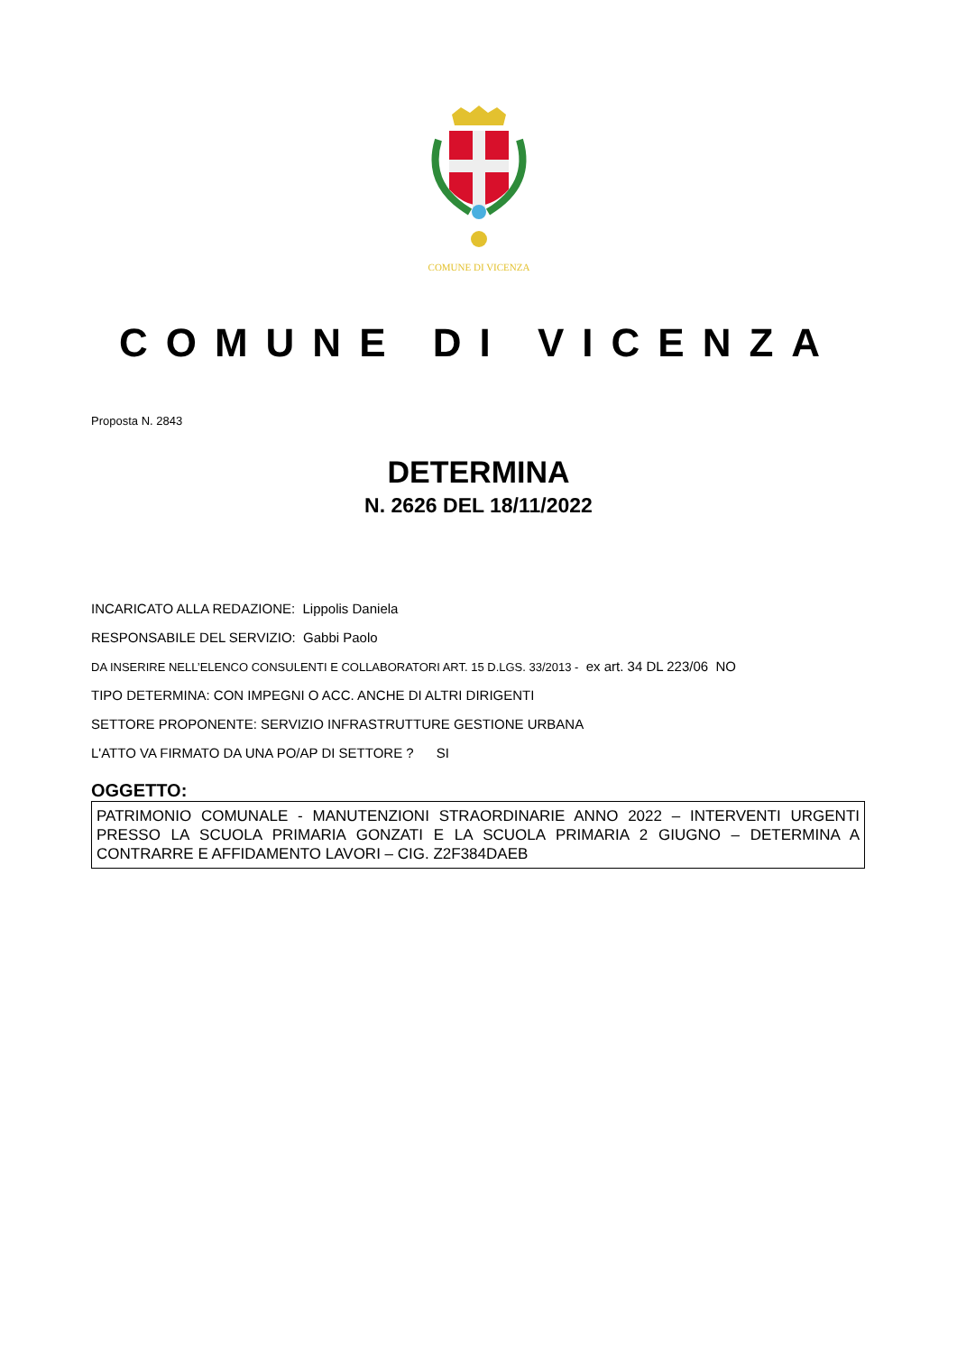COMUNE DI VICENZA
COMUNE DI VICENZA
Proposta N. 2843
DETERMINA
N. 2626 DEL 18/11/2022
INCARICATO ALLA REDAZIONE: Lippolis Daniela
RESPONSABILE DEL SERVIZIO: Gabbi Paolo
DA INSERIRE NELL’ELENCO CONSULENTI E COLLABORATORI ART. 15 D.LGS. 33/2013 - ex art. 34 DL 223/06 NO
TIPO DETERMINA: CON IMPEGNI O ACC. ANCHE DI ALTRI DIRIGENTI
SETTORE PROPONENTE: SERVIZIO INFRASTRUTTURE GESTIONE URBANA
L'ATTO VA FIRMATO DA UNA PO/AP DI SETTORE ? SI
OGGETTO:
PATRIMONIO COMUNALE - MANUTENZIONI STRAORDINARIE ANNO 2022 – INTERVENTI URGENTI PRESSO LA SCUOLA PRIMARIA GONZATI E LA SCUOLA PRIMARIA 2 GIUGNO – DETERMINA A CONTRARRE E AFFIDAMENTO LAVORI – CIG. Z2F384DAEB